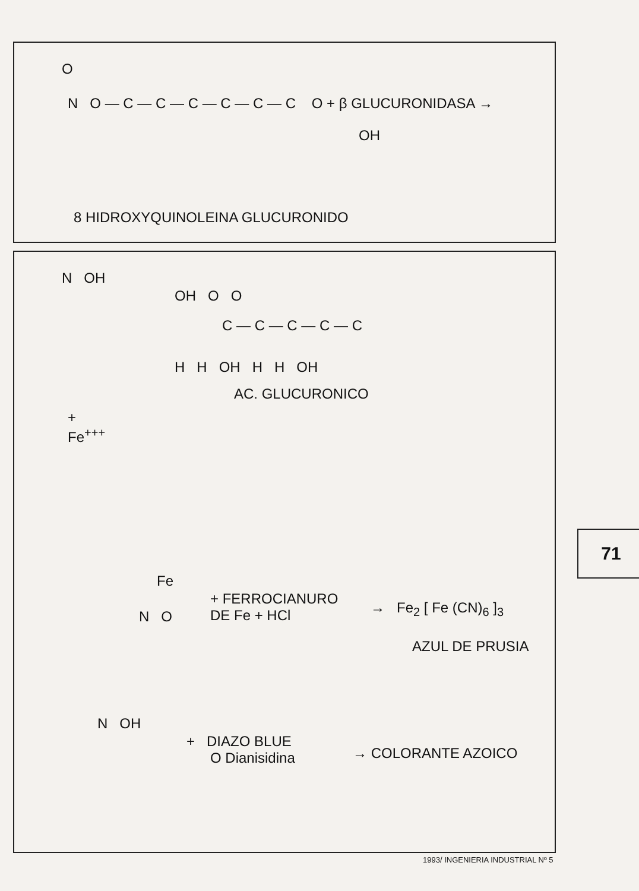O
N O — C — C — C — C — C — C O + β GLUCURONIDASA →
OH
8 HIDROXYQUINOLEINA GLUCURONIDO
N OH
OH O O
C — C — C — C — C
H H OH H H OH
AC. GLUCURONICO
+
Fe<sup>+++</sup>
Fe
N O
+ FERROCIANURO
DE Fe + HCl
→ Fe<sub>2</sub> [ Fe (CN)<sub>6</sub> ]<sub>3</sub>
AZUL DE PRUSIA
N OH
+ DIAZO BLUE
O Dianisidina
→ COLORANTE AZOICO
71
1993/ INGENIERIA INDUSTRIAL Nº 5